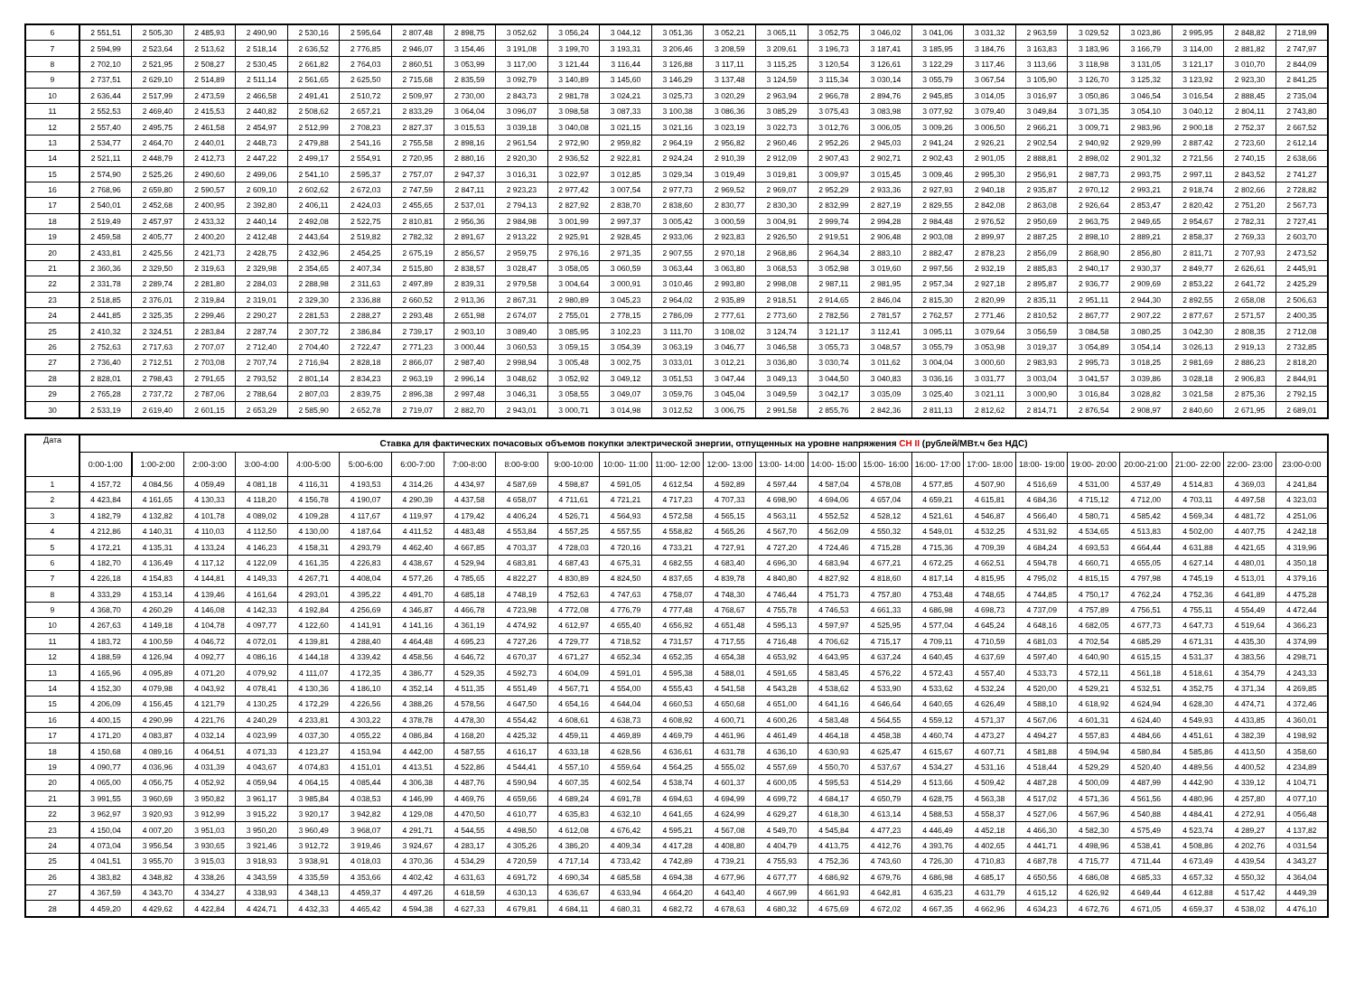| 6 | 2 551,51 | 2 505,30 | 2 485,93 | 2 490,90 | 2 530,16 | 2 595,64 | 2 807,48 | 2 898,75 | 3 052,62 | 3 056,24 | 3 044,12 | 3 051,36 | 3 052,21 | 3 065,11 | 3 052,75 | 3 046,02 | 3 041,06 | 3 031,32 | 2 963,59 | 3 029,52 | 3 023,86 | 2 995,95 | 2 848,82 | 2 718,99 |
| 7 | 2 594,99 | 2 523,64 | 2 513,62 | 2 518,14 | 2 636,52 | 2 776,85 | 2 946,07 | 3 154,46 | 3 191,08 | 3 199,70 | 3 193,31 | 3 206,46 | 3 208,59 | 3 209,61 | 3 196,73 | 3 187,41 | 3 185,95 | 3 184,76 | 3 163,83 | 3 183,96 | 3 166,79 | 3 114,00 | 2 881,82 | 2 747,97 |
| 8 | 2 702,10 | 2 521,95 | 2 508,27 | 2 530,45 | 2 661,82 | 2 764,03 | 2 860,51 | 3 053,99 | 3 117,00 | 3 121,44 | 3 116,44 | 3 126,88 | 3 117,11 | 3 115,25 | 3 120,54 | 3 126,61 | 3 122,29 | 3 117,46 | 3 113,66 | 3 118,98 | 3 131,05 | 3 121,17 | 3 010,70 | 2 844,09 |
| 9 | 2 737,51 | 2 629,10 | 2 514,89 | 2 511,14 | 2 561,65 | 2 625,50 | 2 715,68 | 2 835,59 | 3 092,79 | 3 140,89 | 3 145,60 | 3 146,29 | 3 137,48 | 3 124,59 | 3 115,34 | 3 030,14 | 3 055,79 | 3 067,54 | 3 105,90 | 3 126,70 | 3 125,32 | 3 123,92 | 2 923,30 | 2 841,25 |
| 10 | 2 636,44 | 2 517,99 | 2 473,59 | 2 466,58 | 2 491,41 | 2 510,72 | 2 509,97 | 2 730,00 | 2 843,73 | 2 981,78 | 3 024,21 | 3 025,73 | 3 020,29 | 2 963,94 | 2 966,78 | 2 894,76 | 2 945,85 | 3 014,05 | 3 016,97 | 3 050,86 | 3 046,54 | 3 016,54 | 2 888,45 | 2 735,04 |
| 11 | 2 552,53 | 2 469,40 | 2 415,53 | 2 440,82 | 2 508,62 | 2 657,21 | 2 833,29 | 3 064,04 | 3 096,07 | 3 098,58 | 3 087,33 | 3 100,38 | 3 086,36 | 3 085,29 | 3 075,43 | 3 083,98 | 3 077,92 | 3 079,40 | 3 049,84 | 3 071,35 | 3 054,10 | 3 040,12 | 2 804,11 | 2 743,80 |
| 12 | 2 557,40 | 2 495,75 | 2 461,58 | 2 454,97 | 2 512,99 | 2 708,23 | 2 827,37 | 3 015,53 | 3 039,18 | 3 040,08 | 3 021,15 | 3 021,16 | 3 023,19 | 3 022,73 | 3 012,76 | 3 006,05 | 3 009,26 | 3 006,50 | 2 966,21 | 3 009,71 | 2 983,96 | 2 900,18 | 2 752,37 | 2 667,52 |
| 13 | 2 534,77 | 2 464,70 | 2 440,01 | 2 448,73 | 2 479,88 | 2 541,16 | 2 755,58 | 2 898,16 | 2 961,54 | 2 972,90 | 2 959,82 | 2 964,19 | 2 956,82 | 2 960,46 | 2 952,26 | 2 945,03 | 2 941,24 | 2 926,21 | 2 902,54 | 2 940,92 | 2 929,99 | 2 887,42 | 2 723,60 | 2 612,14 |
| 14 | 2 521,11 | 2 448,79 | 2 412,73 | 2 447,22 | 2 499,17 | 2 554,91 | 2 720,95 | 2 880,16 | 2 920,30 | 2 936,52 | 2 922,81 | 2 924,24 | 2 910,39 | 2 912,09 | 2 907,43 | 2 902,71 | 2 902,43 | 2 901,05 | 2 888,81 | 2 898,02 | 2 901,32 | 2 721,56 | 2 740,15 | 2 638,66 |
| 15 | 2 574,90 | 2 525,26 | 2 490,60 | 2 499,06 | 2 541,10 | 2 595,37 | 2 757,07 | 2 947,37 | 3 016,31 | 3 022,97 | 3 012,85 | 3 029,34 | 3 019,49 | 3 019,81 | 3 009,97 | 3 015,45 | 3 009,46 | 2 995,30 | 2 956,91 | 2 987,73 | 2 993,75 | 2 997,11 | 2 843,52 | 2 741,27 |
| 16 | 2 768,96 | 2 659,80 | 2 590,57 | 2 609,10 | 2 602,62 | 2 672,03 | 2 747,59 | 2 847,11 | 2 923,23 | 2 977,42 | 3 007,54 | 2 977,73 | 2 969,52 | 2 969,07 | 2 952,29 | 2 933,36 | 2 927,93 | 2 940,18 | 2 935,87 | 2 970,12 | 2 993,21 | 2 918,74 | 2 802,66 | 2 728,82 |
| 17 | 2 540,01 | 2 452,68 | 2 400,95 | 2 392,80 | 2 406,11 | 2 424,03 | 2 455,65 | 2 537,01 | 2 794,13 | 2 827,92 | 2 838,70 | 2 838,60 | 2 830,77 | 2 830,30 | 2 832,99 | 2 827,19 | 2 829,55 | 2 842,08 | 2 863,08 | 2 926,64 | 2 853,47 | 2 820,42 | 2 751,20 | 2 567,73 |
| 18 | 2 519,49 | 2 457,97 | 2 433,32 | 2 440,14 | 2 492,08 | 2 522,75 | 2 810,81 | 2 956,36 | 2 984,98 | 3 001,99 | 2 997,37 | 3 005,42 | 3 000,59 | 3 004,91 | 2 999,74 | 2 994,28 | 2 984,48 | 2 976,52 | 2 950,69 | 2 963,75 | 2 949,65 | 2 954,67 | 2 782,31 | 2 727,41 |
| 19 | 2 459,58 | 2 405,77 | 2 400,20 | 2 412,48 | 2 443,64 | 2 519,82 | 2 782,32 | 2 891,67 | 2 913,22 | 2 925,91 | 2 928,45 | 2 933,06 | 2 923,83 | 2 926,50 | 2 919,51 | 2 906,48 | 2 903,08 | 2 899,97 | 2 887,25 | 2 898,10 | 2 889,21 | 2 858,37 | 2 769,33 | 2 603,70 |
| 20 | 2 433,81 | 2 425,56 | 2 421,73 | 2 428,75 | 2 432,96 | 2 454,25 | 2 675,19 | 2 856,57 | 2 959,75 | 2 976,16 | 2 971,35 | 2 907,55 | 2 970,18 | 2 968,86 | 2 964,34 | 2 883,10 | 2 882,47 | 2 878,23 | 2 856,09 | 2 868,90 | 2 856,80 | 2 811,71 | 2 707,93 | 2 473,52 |
| 21 | 2 360,36 | 2 329,50 | 2 319,63 | 2 329,98 | 2 354,65 | 2 407,34 | 2 515,80 | 2 838,57 | 3 028,47 | 3 058,05 | 3 060,59 | 3 063,44 | 3 063,80 | 3 068,53 | 3 052,98 | 3 019,60 | 2 997,56 | 2 932,19 | 2 885,83 | 2 940,17 | 2 930,37 | 2 849,77 | 2 626,61 | 2 445,91 |
| 22 | 2 331,78 | 2 289,74 | 2 281,80 | 2 284,03 | 2 288,98 | 2 311,63 | 2 497,89 | 2 839,31 | 2 979,58 | 3 004,64 | 3 000,91 | 3 010,46 | 2 993,80 | 2 998,08 | 2 987,11 | 2 981,95 | 2 957,34 | 2 927,18 | 2 895,87 | 2 936,77 | 2 909,69 | 2 853,22 | 2 641,72 | 2 425,29 |
| 23 | 2 518,85 | 2 376,01 | 2 319,84 | 2 319,01 | 2 329,30 | 2 336,88 | 2 660,52 | 2 913,36 | 2 867,31 | 2 980,89 | 3 045,23 | 2 964,02 | 2 935,89 | 2 918,51 | 2 914,65 | 2 846,04 | 2 815,30 | 2 820,99 | 2 835,11 | 2 951,11 | 2 944,30 | 2 892,55 | 2 658,08 | 2 506,63 |
| 24 | 2 441,85 | 2 325,35 | 2 299,46 | 2 290,27 | 2 281,53 | 2 288,27 | 2 293,48 | 2 651,98 | 2 674,07 | 2 755,01 | 2 778,15 | 2 786,09 | 2 777,61 | 2 773,60 | 2 782,56 | 2 781,57 | 2 762,57 | 2 771,46 | 2 810,52 | 2 867,77 | 2 907,22 | 2 877,67 | 2 571,57 | 2 400,35 |
| 25 | 2 410,32 | 2 324,51 | 2 283,84 | 2 287,74 | 2 307,72 | 2 386,84 | 2 739,17 | 2 903,10 | 3 089,40 | 3 085,95 | 3 102,23 | 3 111,70 | 3 108,02 | 3 124,74 | 3 121,17 | 3 112,41 | 3 095,11 | 3 079,64 | 3 056,59 | 3 084,58 | 3 080,25 | 3 042,30 | 2 808,35 | 2 712,08 |
| 26 | 2 752,63 | 2 717,63 | 2 707,07 | 2 712,40 | 2 704,40 | 2 722,47 | 2 771,23 | 3 000,44 | 3 060,53 | 3 059,15 | 3 054,39 | 3 063,19 | 3 046,77 | 3 046,58 | 3 055,73 | 3 048,57 | 3 055,79 | 3 053,98 | 3 019,37 | 3 054,89 | 3 054,14 | 3 026,13 | 2 919,13 | 2 732,85 |
| 27 | 2 736,40 | 2 712,51 | 2 703,08 | 2 707,74 | 2 716,94 | 2 828,18 | 2 866,07 | 2 987,40 | 2 998,94 | 3 005,48 | 3 002,75 | 3 033,01 | 3 012,21 | 3 036,80 | 3 030,74 | 3 011,62 | 3 004,04 | 3 000,60 | 2 983,93 | 2 995,73 | 3 018,25 | 2 981,69 | 2 886,23 | 2 818,20 |
| 28 | 2 828,01 | 2 798,43 | 2 791,65 | 2 793,52 | 2 801,14 | 2 834,23 | 2 963,19 | 2 996,14 | 3 048,62 | 3 052,92 | 3 049,12 | 3 051,53 | 3 047,44 | 3 049,13 | 3 044,50 | 3 040,83 | 3 036,16 | 3 031,77 | 3 003,04 | 3 041,57 | 3 039,86 | 3 028,18 | 2 906,83 | 2 844,91 |
| 29 | 2 765,28 | 2 737,72 | 2 787,06 | 2 788,64 | 2 807,03 | 2 839,75 | 2 896,38 | 2 997,48 | 3 046,31 | 3 058,55 | 3 049,07 | 3 059,76 | 3 045,04 | 3 049,59 | 3 042,17 | 3 035,09 | 3 025,40 | 3 021,11 | 3 000,90 | 3 016,84 | 3 028,82 | 3 021,58 | 2 875,36 | 2 792,15 |
| 30 | 2 533,19 | 2 619,40 | 2 601,15 | 2 653,29 | 2 585,90 | 2 652,78 | 2 719,07 | 2 882,70 | 2 943,01 | 3 000,71 | 3 014,98 | 3 012,52 | 3 006,75 | 2 991,58 | 2 855,76 | 2 842,36 | 2 811,13 | 2 812,62 | 2 814,71 | 2 876,54 | 2 908,97 | 2 840,60 | 2 671,95 | 2 689,01 |
| Дата | Ставка для фактических почасовых объемов покупки электрической энергии, отпущенных на уровне напряжения СН II (рублей/МВт.ч без НДС) | | | | | | | | | | | | | | | | | | | | | | | |
| --- | --- | --- | --- | --- | --- | --- | --- | --- | --- | --- | --- | --- | --- | --- | --- | --- | --- | --- | --- | --- | --- | --- | --- | --- |
| | 0:00-1:00 | 1:00-2:00 | 2:00-3:00 | 3:00-4:00 | 4:00-5:00 | 5:00-6:00 | 6:00-7:00 | 7:00-8:00 | 8:00-9:00 | 9:00-10:00 | 10:00- 11:00 | 11:00- 12:00 | 12:00- 13:00 | 13:00- 14:00 | 14:00- 15:00 | 15:00- 16:00 | 16:00- 17:00 | 17:00- 18:00 | 18:00- 19:00 | 19:00- 20:00 | 20:00-21:00 | 21:00- 22:00 | 22:00- 23:00 | 23:00-0:00 |
| 1 | 4 157,72 | 4 084,56 | 4 059,49 | 4 081,18 | 4 116,31 | 4 193,53 | 4 314,26 | 4 434,97 | 4 587,69 | 4 598,87 | 4 591,05 | 4 612,54 | 4 592,89 | 4 597,44 | 4 587,04 | 4 578,08 | 4 577,85 | 4 507,90 | 4 516,69 | 4 531,00 | 4 537,49 | 4 514,83 | 4 369,03 | 4 241,84 |
| 2 | 4 423,84 | 4 161,65 | 4 130,33 | 4 118,20 | 4 156,78 | 4 190,07 | 4 290,39 | 4 437,58 | 4 658,07 | 4 711,61 | 4 721,21 | 4 717,23 | 4 707,33 | 4 698,90 | 4 694,06 | 4 657,04 | 4 659,21 | 4 615,81 | 4 684,36 | 4 715,12 | 4 712,00 | 4 703,11 | 4 497,58 | 4 323,03 |
| 3 | 4 182,79 | 4 132,82 | 4 101,78 | 4 089,02 | 4 109,28 | 4 117,67 | 4 119,97 | 4 179,42 | 4 406,24 | 4 526,71 | 4 564,93 | 4 572,58 | 4 565,15 | 4 563,11 | 4 552,52 | 4 528,12 | 4 521,61 | 4 546,87 | 4 566,40 | 4 580,71 | 4 585,42 | 4 569,34 | 4 481,72 | 4 251,06 |
| 4 | 4 212,86 | 4 140,31 | 4 110,03 | 4 112,50 | 4 130,00 | 4 187,64 | 4 411,52 | 4 483,48 | 4 553,84 | 4 557,25 | 4 557,55 | 4 558,82 | 4 565,26 | 4 567,70 | 4 562,09 | 4 550,32 | 4 549,01 | 4 532,25 | 4 531,92 | 4 534,65 | 4 513,83 | 4 502,00 | 4 407,75 | 4 242,18 |
| 5 | 4 172,21 | 4 135,31 | 4 133,24 | 4 146,23 | 4 158,31 | 4 293,79 | 4 462,40 | 4 667,85 | 4 703,37 | 4 728,03 | 4 720,16 | 4 733,21 | 4 727,91 | 4 727,20 | 4 724,46 | 4 715,28 | 4 715,36 | 4 709,39 | 4 684,24 | 4 693,53 | 4 664,44 | 4 631,88 | 4 421,65 | 4 319,96 |
| 6 | 4 182,70 | 4 136,49 | 4 117,12 | 4 122,09 | 4 161,35 | 4 226,83 | 4 438,67 | 4 529,94 | 4 683,81 | 4 687,43 | 4 675,31 | 4 682,55 | 4 683,40 | 4 696,30 | 4 683,94 | 4 677,21 | 4 672,25 | 4 662,51 | 4 594,78 | 4 660,71 | 4 655,05 | 4 627,14 | 4 480,01 | 4 350,18 |
| 7 | 4 226,18 | 4 154,83 | 4 144,81 | 4 149,33 | 4 267,71 | 4 408,04 | 4 577,26 | 4 785,65 | 4 822,27 | 4 830,89 | 4 824,50 | 4 837,65 | 4 839,78 | 4 840,80 | 4 827,92 | 4 818,60 | 4 817,14 | 4 815,95 | 4 795,02 | 4 815,15 | 4 797,98 | 4 745,19 | 4 513,01 | 4 379,16 |
| 8 | 4 333,29 | 4 153,14 | 4 139,46 | 4 161,64 | 4 293,01 | 4 395,22 | 4 491,70 | 4 685,18 | 4 748,19 | 4 752,63 | 4 747,63 | 4 758,07 | 4 748,30 | 4 746,44 | 4 751,73 | 4 757,80 | 4 753,48 | 4 748,65 | 4 744,85 | 4 750,17 | 4 762,24 | 4 752,36 | 4 641,89 | 4 475,28 |
| 9 | 4 368,70 | 4 260,29 | 4 146,08 | 4 142,33 | 4 192,84 | 4 256,69 | 4 346,87 | 4 466,78 | 4 723,98 | 4 772,08 | 4 776,79 | 4 777,48 | 4 768,67 | 4 755,78 | 4 746,53 | 4 661,33 | 4 686,98 | 4 698,73 | 4 737,09 | 4 757,89 | 4 756,51 | 4 755,11 | 4 554,49 | 4 472,44 |
| 10 | 4 267,63 | 4 149,18 | 4 104,78 | 4 097,77 | 4 122,60 | 4 141,91 | 4 141,16 | 4 361,19 | 4 474,92 | 4 612,97 | 4 655,40 | 4 656,92 | 4 651,48 | 4 595,13 | 4 597,97 | 4 525,95 | 4 577,04 | 4 645,24 | 4 648,16 | 4 682,05 | 4 677,73 | 4 647,73 | 4 519,64 | 4 366,23 |
| 11 | 4 183,72 | 4 100,59 | 4 046,72 | 4 072,01 | 4 139,81 | 4 288,40 | 4 464,48 | 4 695,23 | 4 727,26 | 4 729,77 | 4 718,52 | 4 731,57 | 4 717,55 | 4 716,48 | 4 706,62 | 4 715,17 | 4 709,11 | 4 710,59 | 4 681,03 | 4 702,54 | 4 685,29 | 4 671,31 | 4 435,30 | 4 374,99 |
| 12 | 4 188,59 | 4 126,94 | 4 092,77 | 4 086,16 | 4 144,18 | 4 339,42 | 4 458,56 | 4 646,72 | 4 670,37 | 4 671,27 | 4 652,34 | 4 652,35 | 4 654,38 | 4 653,92 | 4 643,95 | 4 637,24 | 4 640,45 | 4 637,69 | 4 597,40 | 4 640,90 | 4 615,15 | 4 531,37 | 4 383,56 | 4 298,71 |
| 13 | 4 165,96 | 4 095,89 | 4 071,20 | 4 079,92 | 4 111,07 | 4 172,35 | 4 386,77 | 4 529,35 | 4 592,73 | 4 604,09 | 4 591,01 | 4 595,38 | 4 588,01 | 4 591,65 | 4 583,45 | 4 576,22 | 4 572,43 | 4 557,40 | 4 533,73 | 4 572,11 | 4 561,18 | 4 518,61 | 4 354,79 | 4 243,33 |
| 14 | 4 152,30 | 4 079,98 | 4 043,92 | 4 078,41 | 4 130,36 | 4 186,10 | 4 352,14 | 4 511,35 | 4 551,49 | 4 567,71 | 4 554,00 | 4 555,43 | 4 541,58 | 4 543,28 | 4 538,62 | 4 533,90 | 4 533,62 | 4 532,24 | 4 520,00 | 4 529,21 | 4 532,51 | 4 352,75 | 4 371,34 | 4 269,85 |
| 15 | 4 206,09 | 4 156,45 | 4 121,79 | 4 130,25 | 4 172,29 | 4 226,56 | 4 388,26 | 4 578,56 | 4 647,50 | 4 654,16 | 4 644,04 | 4 660,53 | 4 650,68 | 4 651,00 | 4 641,16 | 4 646,64 | 4 640,65 | 4 626,49 | 4 588,10 | 4 618,92 | 4 624,94 | 4 628,30 | 4 474,71 | 4 372,46 |
| 16 | 4 400,15 | 4 290,99 | 4 221,76 | 4 240,29 | 4 233,81 | 4 303,22 | 4 378,78 | 4 478,30 | 4 554,42 | 4 608,61 | 4 638,73 | 4 608,92 | 4 600,71 | 4 600,26 | 4 583,48 | 4 564,55 | 4 559,12 | 4 571,37 | 4 567,06 | 4 601,31 | 4 624,40 | 4 549,93 | 4 433,85 | 4 360,01 |
| 17 | 4 171,20 | 4 083,87 | 4 032,14 | 4 023,99 | 4 037,30 | 4 055,22 | 4 086,84 | 4 168,20 | 4 425,32 | 4 459,11 | 4 469,89 | 4 469,79 | 4 461,96 | 4 461,49 | 4 464,18 | 4 458,38 | 4 460,74 | 4 473,27 | 4 494,27 | 4 557,83 | 4 484,66 | 4 451,61 | 4 382,39 | 4 198,92 |
| 18 | 4 150,68 | 4 089,16 | 4 064,51 | 4 071,33 | 4 123,27 | 4 153,94 | 4 442,00 | 4 587,55 | 4 616,17 | 4 633,18 | 4 628,56 | 4 636,61 | 4 631,78 | 4 636,10 | 4 630,93 | 4 625,47 | 4 615,67 | 4 607,71 | 4 581,88 | 4 594,94 | 4 580,84 | 4 585,86 | 4 413,50 | 4 358,60 |
| 19 | 4 090,77 | 4 036,96 | 4 031,39 | 4 043,67 | 4 074,83 | 4 151,01 | 4 413,51 | 4 522,86 | 4 544,41 | 4 557,10 | 4 559,64 | 4 564,25 | 4 555,02 | 4 557,69 | 4 550,70 | 4 537,67 | 4 534,27 | 4 531,16 | 4 518,44 | 4 529,29 | 4 520,40 | 4 489,56 | 4 400,52 | 4 234,89 |
| 20 | 4 065,00 | 4 056,75 | 4 052,92 | 4 059,94 | 4 064,15 | 4 085,44 | 4 306,38 | 4 487,76 | 4 590,94 | 4 607,35 | 4 602,54 | 4 538,74 | 4 601,37 | 4 600,05 | 4 595,53 | 4 514,29 | 4 513,66 | 4 509,42 | 4 487,28 | 4 500,09 | 4 487,99 | 4 442,90 | 4 339,12 | 4 104,71 |
| 21 | 3 991,55 | 3 960,69 | 3 950,82 | 3 961,17 | 3 985,84 | 4 038,53 | 4 146,99 | 4 469,76 | 4 659,66 | 4 689,24 | 4 691,78 | 4 694,63 | 4 694,99 | 4 699,72 | 4 684,17 | 4 650,79 | 4 628,75 | 4 563,38 | 4 517,02 | 4 571,36 | 4 561,56 | 4 480,96 | 4 257,80 | 4 077,10 |
| 22 | 3 962,97 | 3 920,93 | 3 912,99 | 3 915,22 | 3 920,17 | 3 942,82 | 4 129,08 | 4 470,50 | 4 610,77 | 4 635,83 | 4 632,10 | 4 641,65 | 4 624,99 | 4 629,27 | 4 618,30 | 4 613,14 | 4 588,53 | 4 558,37 | 4 527,06 | 4 567,96 | 4 540,88 | 4 484,41 | 4 272,91 | 4 056,48 |
| 23 | 4 150,04 | 4 007,20 | 3 951,03 | 3 950,20 | 3 960,49 | 3 968,07 | 4 291,71 | 4 544,55 | 4 498,50 | 4 612,08 | 4 676,42 | 4 595,21 | 4 567,08 | 4 549,70 | 4 545,84 | 4 477,23 | 4 446,49 | 4 452,18 | 4 466,30 | 4 582,30 | 4 575,49 | 4 523,74 | 4 289,27 | 4 137,82 |
| 24 | 4 073,04 | 3 956,54 | 3 930,65 | 3 921,46 | 3 912,72 | 3 919,46 | 3 924,67 | 4 283,17 | 4 305,26 | 4 386,20 | 4 409,34 | 4 417,28 | 4 408,80 | 4 404,79 | 4 413,75 | 4 412,76 | 4 393,76 | 4 402,65 | 4 441,71 | 4 498,96 | 4 538,41 | 4 508,86 | 4 202,76 | 4 031,54 |
| 25 | 4 041,51 | 3 955,70 | 3 915,03 | 3 918,93 | 3 938,91 | 4 018,03 | 4 370,36 | 4 534,29 | 4 720,59 | 4 717,14 | 4 733,42 | 4 742,89 | 4 739,21 | 4 755,93 | 4 752,36 | 4 743,60 | 4 726,30 | 4 710,83 | 4 687,78 | 4 715,77 | 4 711,44 | 4 673,49 | 4 439,54 | 4 343,27 |
| 26 | 4 383,82 | 4 348,82 | 4 338,26 | 4 343,59 | 4 335,59 | 4 353,66 | 4 402,42 | 4 631,63 | 4 691,72 | 4 690,34 | 4 685,58 | 4 694,38 | 4 677,96 | 4 677,77 | 4 686,92 | 4 679,76 | 4 686,98 | 4 685,17 | 4 650,56 | 4 686,08 | 4 685,33 | 4 657,32 | 4 550,32 | 4 364,04 |
| 27 | 4 367,59 | 4 343,70 | 4 334,27 | 4 338,93 | 4 348,13 | 4 459,37 | 4 497,26 | 4 618,59 | 4 630,13 | 4 636,67 | 4 633,94 | 4 664,20 | 4 643,40 | 4 667,99 | 4 661,93 | 4 642,81 | 4 635,23 | 4 631,79 | 4 615,12 | 4 626,92 | 4 649,44 | 4 612,88 | 4 517,42 | 4 449,39 |
| 28 | 4 459,20 | 4 429,62 | 4 422,84 | 4 424,71 | 4 432,33 | 4 465,42 | 4 594,38 | 4 627,33 | 4 679,81 | 4 684,11 | 4 680,31 | 4 682,72 | 4 678,63 | 4 680,32 | 4 675,69 | 4 672,02 | 4 667,35 | 4 662,96 | 4 634,23 | 4 672,76 | 4 671,05 | 4 659,37 | 4 538,02 | 4 476,10 |